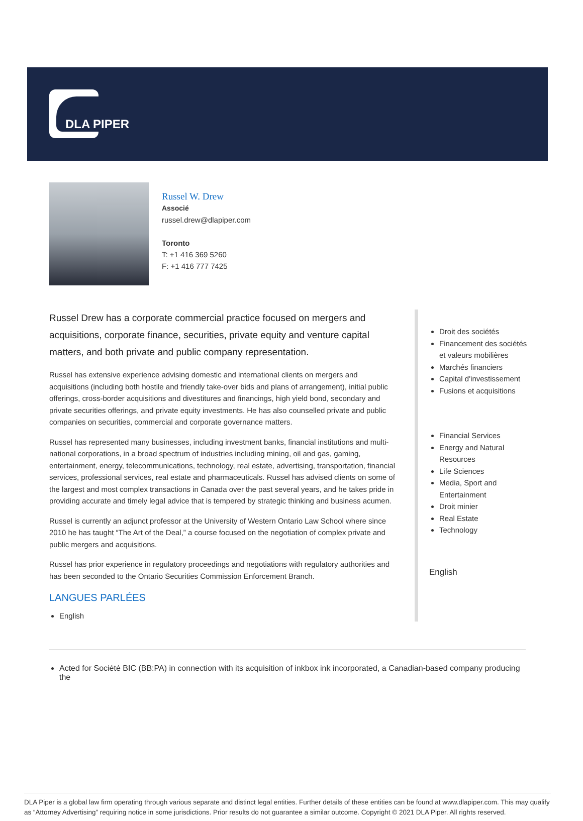DLA PIPER
Russel W. Drew
Associé
russel.drew@dlapiper.com
Toronto
T: +1 416 369 5260
F: +1 416 777 7425
Russel Drew has a corporate commercial practice focused on mergers and acquisitions, corporate finance, securities, private equity and venture capital matters, and both private and public company representation.
Russel has extensive experience advising domestic and international clients on mergers and acquisitions (including both hostile and friendly take-over bids and plans of arrangement), initial public offerings, cross-border acquisitions and divestitures and financings, high yield bond, secondary and private securities offerings, and private equity investments. He has also counselled private and public companies on securities, commercial and corporate governance matters.
Russel has represented many businesses, including investment banks, financial institutions and multi-national corporations, in a broad spectrum of industries including mining, oil and gas, gaming, entertainment, energy, telecommunications, technology, real estate, advertising, transportation, financial services, professional services, real estate and pharmaceuticals. Russel has advised clients on some of the largest and most complex transactions in Canada over the past several years, and he takes pride in providing accurate and timely legal advice that is tempered by strategic thinking and business acumen.
Russel is currently an adjunct professor at the University of Western Ontario Law School where since 2010 he has taught “The Art of the Deal,” a course focused on the negotiation of complex private and public mergers and acquisitions.
Russel has prior experience in regulatory proceedings and negotiations with regulatory authorities and has been seconded to the Ontario Securities Commission Enforcement Branch.
LANGUES PARLÉES
English
Droit des sociétés
Financement des sociétés et valeurs mobilières
Marchés financiers
Capital d'investissement
Fusions et acquisitions
Financial Services
Energy and Natural Resources
Life Sciences
Media, Sport and Entertainment
Droit minier
Real Estate
Technology
English
Acted for Société BIC (BB:PA) in connection with its acquisition of inkbox ink incorporated, a Canadian-based company producing the
DLA Piper is a global law firm operating through various separate and distinct legal entities. Further details of these entities can be found at www.dlapiper.com. This may qualify as “Attorney Advertising” requiring notice in some jurisdictions. Prior results do not guarantee a similar outcome. Copyright © 2021 DLA Piper. All rights reserved.